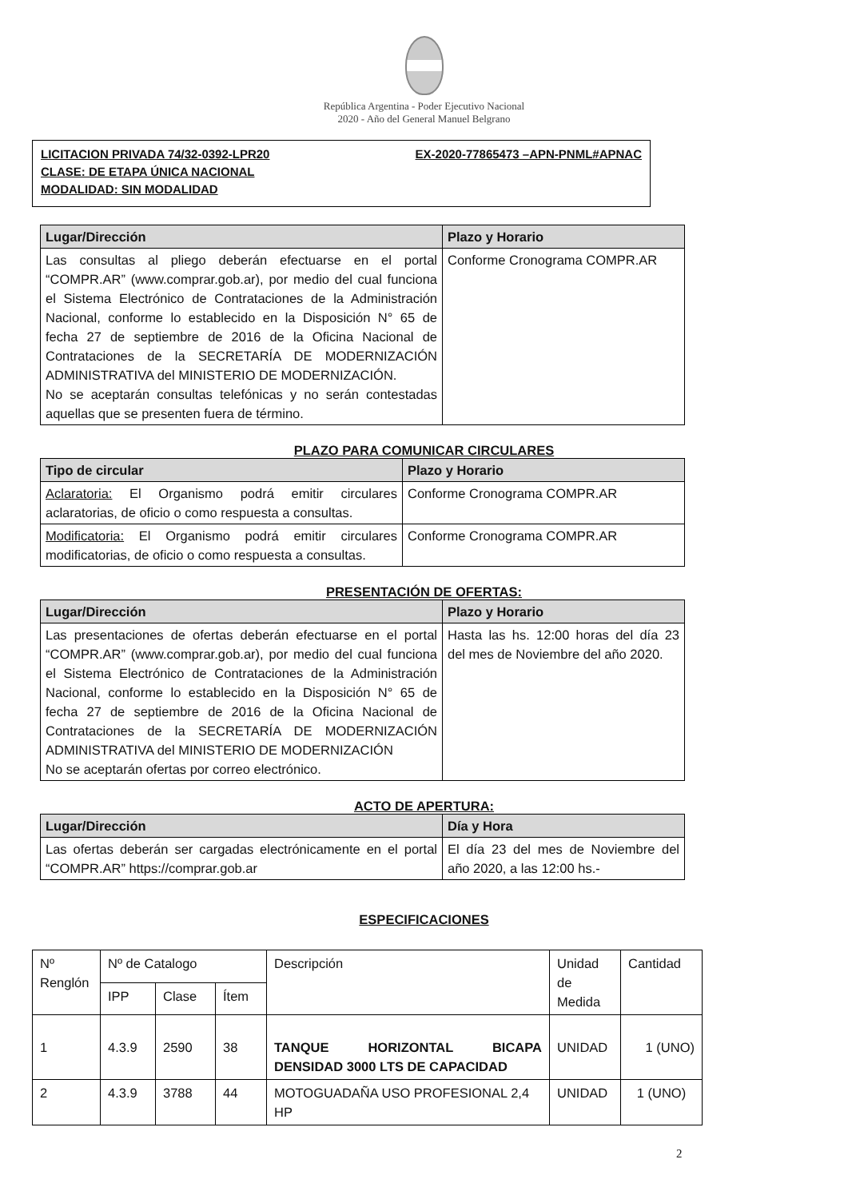República Argentina - Poder Ejecutivo Nacional
2020 - Año del General Manuel Belgrano
LICITACION PRIVADA 74/32-0392-LPR20 EX-2020-77865473 –APN-PNML#APNAC
CLASE: DE ETAPA ÚNICA NACIONAL
MODALIDAD: SIN MODALIDAD
| Lugar/Dirección | Plazo y Horario |
| --- | --- |
| Las consultas al pliego deberán efectuarse en el portal “COMPR.AR” (www.comprar.gob.ar), por medio del cual funciona el Sistema Electrónico de Contrataciones de la Administración Nacional, conforme lo establecido en la Disposición N° 65 de fecha 27 de septiembre de 2016 de la Oficina Nacional de Contrataciones de la SECRETARÍA DE MODERNIZACIÓN ADMINISTRATIVA del MINISTERIO DE MODERNIZACIÓN. No se aceptarán consultas telefónicas y no serán contestadas aquellas que se presenten fuera de término. | Conforme Cronograma COMPR.AR |
PLAZO PARA COMUNICAR CIRCULARES
| Tipo de circular | Plazo y Horario |
| --- | --- |
| Aclaratoria: El Organismo podrá emitir circulares aclaratorias, de oficio o como respuesta a consultas. | Conforme Cronograma COMPR.AR |
| Modificatoria: El Organismo podrá emitir circulares modificatorias, de oficio o como respuesta a consultas. | Conforme Cronograma COMPR.AR |
PRESENTACIÓN DE OFERTAS:
| Lugar/Dirección | Plazo y Horario |
| --- | --- |
| Las presentaciones de ofertas deberán efectuarse en el portal “COMPR.AR” (www.comprar.gob.ar), por medio del cual funciona el Sistema Electrónico de Contrataciones de la Administración Nacional, conforme lo establecido en la Disposición N° 65 de fecha 27 de septiembre de 2016 de la Oficina Nacional de Contrataciones de la SECRETARÍA DE MODERNIZACIÓN ADMINISTRATIVA del MINISTERIO DE MODERNIZACIÓN No se aceptarán ofertas por correo electrónico. | Hasta las hs. 12:00 horas del día 23 del mes de Noviembre del año 2020. |
ACTO DE APERTURA:
| Lugar/Dirección | Día y Hora |
| --- | --- |
| Las ofertas deberán ser cargadas electrónicamente en el portal “COMPR.AR” https://comprar.gob.ar | El día 23 del mes de Noviembre del año 2020, a las 12:00 hs.- |
ESPECIFICACIONES
| Nº Renglón | Nº de Catalogo | | | Descripción | Unidad de Medida | Cantidad |
| | IPP | Clase | Ítem | | | |
| 1 | 4.3.9 | 2590 | 38 | TANQUE HORIZONTAL BICAPA DENSIDAD 3000 LTS DE CAPACIDAD | UNIDAD | 1 (UNO) |
| 2 | 4.3.9 | 3788 | 44 | MOTOGUADAÑA USO PROFESIONAL 2,4 HP | UNIDAD | 1 (UNO) |
2